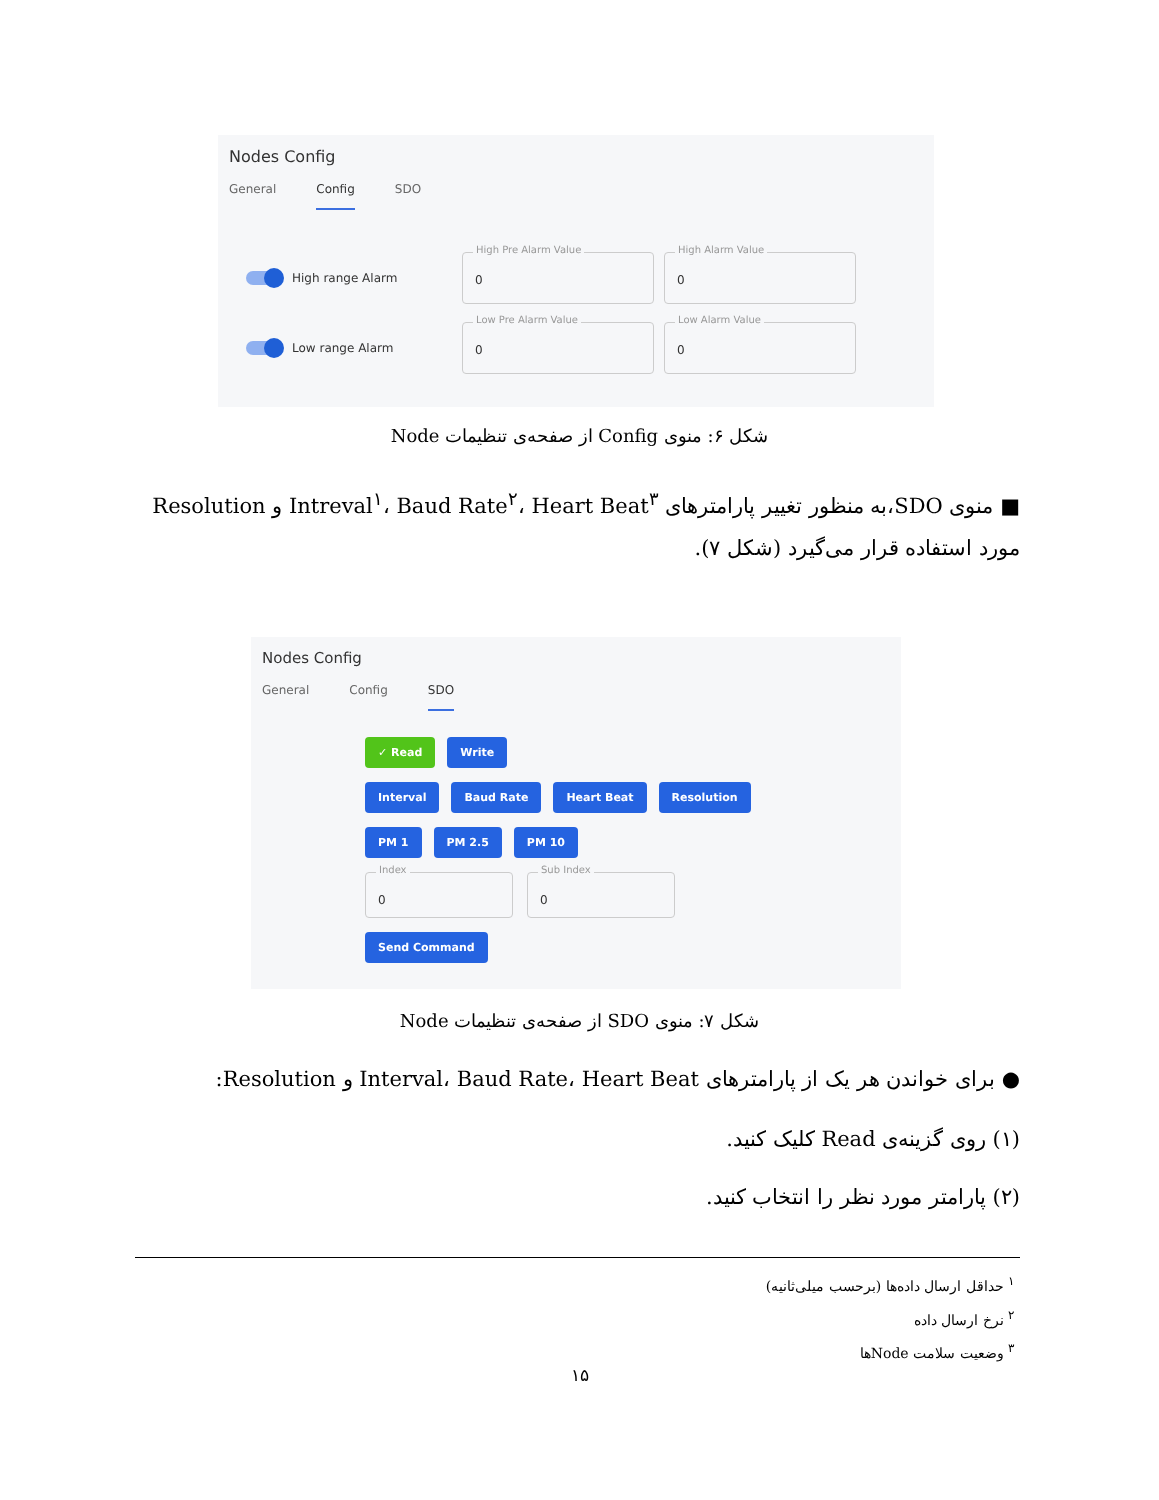Nodes Config
General Config SDO
High range Alarm
High Pre Alarm Value
0
High Alarm Value
0
Low range Alarm
Low Pre Alarm Value
0
Low Alarm Value
0
شکل ۶: منوی Config از صفحه‌ی تنظیمات Node
■ منوی SDO،به منظور تغییر پارامترهای Intreval<sup>۱</sup>، Baud Rate<sup>۲</sup>، Heart Beat<sup>۳</sup> و Resolution مورد استفاده قرار می‌گیرد (شکل ۷).
Nodes Config
General Config SDO
✓ Read Write
Interval Baud Rate Heart Beat Resolution
PM 1 PM 2.5 PM 10
Index
0
Sub Index
0
Send Command
شکل ۷: منوی SDO از صفحه‌ی تنظیمات Node
● برای خواندن هر یک از پارامترهای Interval، Baud Rate، Heart Beat و Resolution:
(۱) روی گزینه‌ی Read کلیک کنید.
(۲) پارامتر مورد نظر را انتخاب کنید.
<sup>۱</sup> حداقل ارسال داده‌ها (برحسب میلی‌ثانیه)
<sup>۲</sup> نرخ ارسال داده
<sup>۳</sup> وضعیت سلامت Nodeها
۱۵